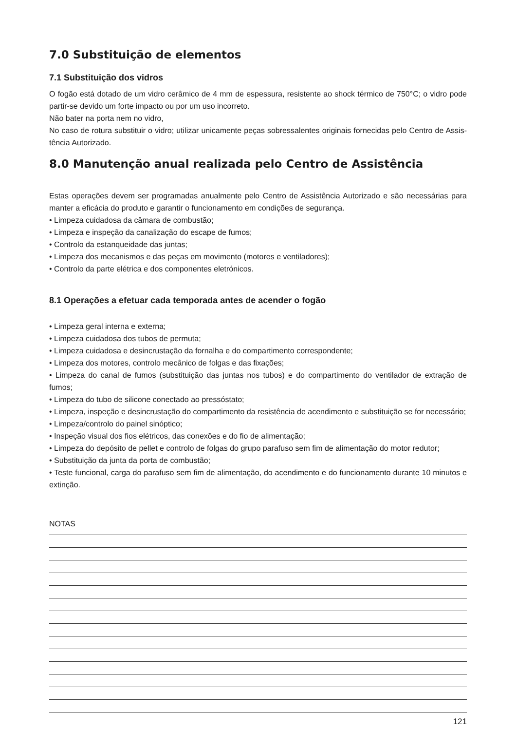7.0 Substituição de elementos
7.1 Substituição dos vidros
O fogão está dotado de um vidro cerâmico de 4 mm de espessura, resistente ao shock térmico de 750°C; o vidro pode partir-se devido um forte impacto ou por um uso incorreto.
Não bater na porta nem no vidro,
No caso de rotura substituir o vidro; utilizar unicamente peças sobressalentes originais fornecidas pelo Centro de Assis-tência Autorizado.
8.0 Manutenção anual realizada pelo Centro de Assistência
Estas operações devem ser programadas anualmente pelo Centro de Assistência Autorizado e são necessárias para manter a eficácia do produto e garantir o funcionamento em condições de segurança.
• Limpeza cuidadosa da câmara de combustão;
• Limpeza e inspeção da canalização do escape de fumos;
• Controlo da estanqueidade das juntas;
• Limpeza dos mecanismos e das peças em movimento (motores e ventiladores);
• Controlo da parte elétrica e dos componentes eletrónicos.
8.1 Operações a efetuar cada temporada antes de acender o fogão
• Limpeza geral interna e externa;
• Limpeza cuidadosa dos tubos de permuta;
• Limpeza cuidadosa e desincrustação da fornalha e do compartimento correspondente;
• Limpeza dos motores, controlo mecânico de folgas e das fixações;
• Limpeza do canal de fumos (substituição das juntas nos tubos) e do compartimento do ventilador de extração de fumos;
• Limpeza do tubo de silicone conectado ao pressóstato;
• Limpeza, inspeção e desincrustação do compartimento da resistência de acendimento e substituição se for necessário;
• Limpeza/controlo do painel sinóptico;
• Inspeção visual dos fios elétricos, das conexões e do fio de alimentação;
• Limpeza do depósito de pellet e controlo de folgas do grupo parafuso sem fim de alimentação do motor redutor;
• Substituição da junta da porta de combustão;
• Teste funcional, carga do parafuso sem fim de alimentação, do acendimento e do funcionamento durante 10 minutos e extinção.
NOTAS
121